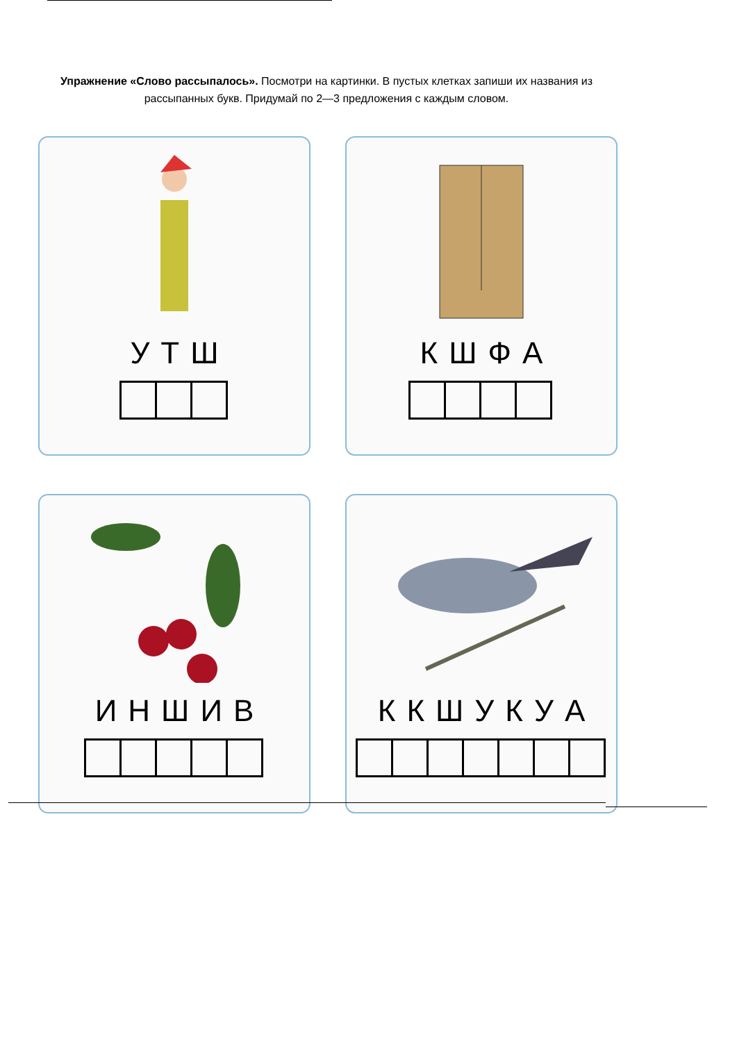Упражнение «Слово рассыпалось». Посмотри на картинки. В пустых клетках запиши их названия из рассыпанных букв. Придумай по 2—3 предложения с каждым словом.
УТШ
КШФА
ИНШИВ
ККШУКУА